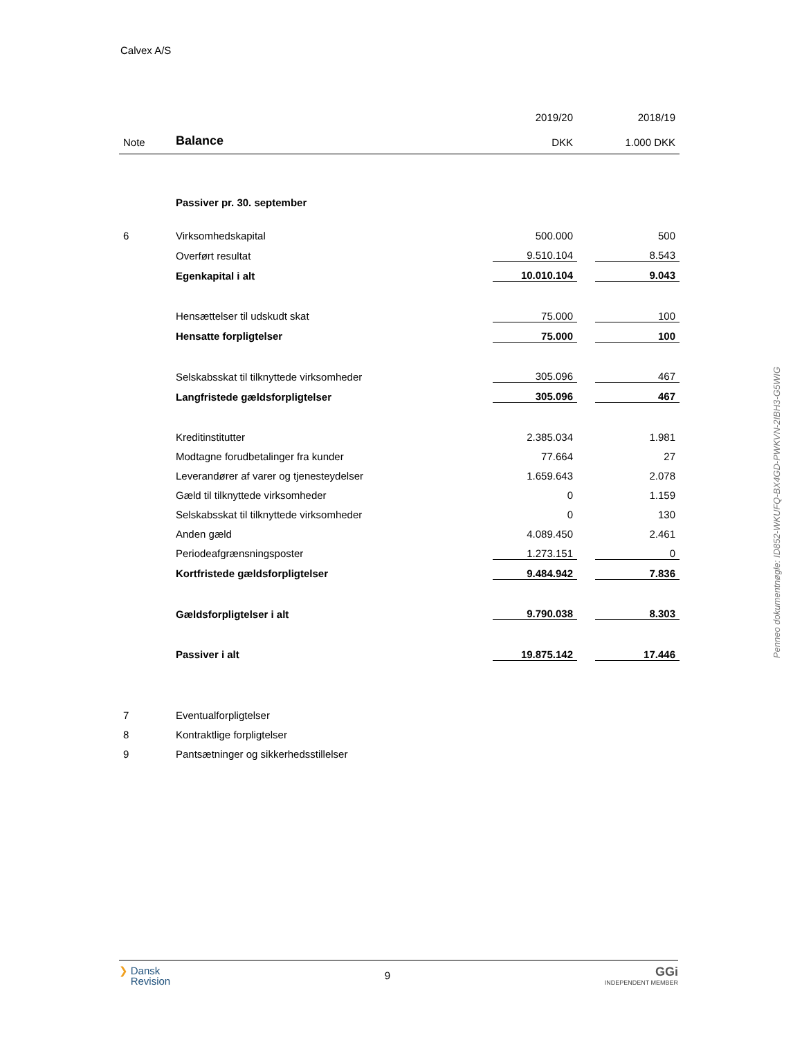Calvex A/S
| | | 2019/20 | | 2018/19 |
| Note | Balance | DKK | | 1.000 DKK |
| | Passiver pr. 30. september | | | |
| 6 | Virksomhedskapital | 500.000 | | 500 |
| | Overført resultat | 9.510.104 | | 8.543 |
| | Egenkapital i alt | 10.010.104 | | 9.043 |
| | Hensættelser til udskudt skat | 75.000 | | 100 |
| | Hensatte forpligtelser | 75.000 | | 100 |
| | Selskabsskat til tilknyttede virksomheder | 305.096 | | 467 |
| | Langfristede gældsforpligtelser | 305.096 | | 467 |
| | Kreditinstitutter | 2.385.034 | | 1.981 |
| | Modtagne forudbetalinger fra kunder | 77.664 | | 27 |
| | Leverandører af varer og tjenesteydelser | 1.659.643 | | 2.078 |
| | Gæld til tilknyttede virksomheder | 0 | | 1.159 |
| | Selskabsskat til tilknyttede virksomheder | 0 | | 130 |
| | Anden gæld | 4.089.450 | | 2.461 |
| | Periodeafgrænsningsposter | 1.273.151 | | 0 |
| | Kortfristede gældsforpligtelser | 9.484.942 | | 7.836 |
| | Gældsforpligtelser i alt | 9.790.038 | | 8.303 |
| | Passiver i alt | 19.875.142 | | 17.446 |
| 7 | Eventualforpligtelser | | | |
| 8 | Kontraktlige forpligtelser | | | |
| 9 | Pantsætninger og sikkerhedsstillelser | | | |
Penneo dokumentnøgle: ID852-WKUFQ-BX4GD-PWKVN-2IBH3-G5WIG
❯ Dansk
Revision
9
GGi
INDEPENDENT MEMBER